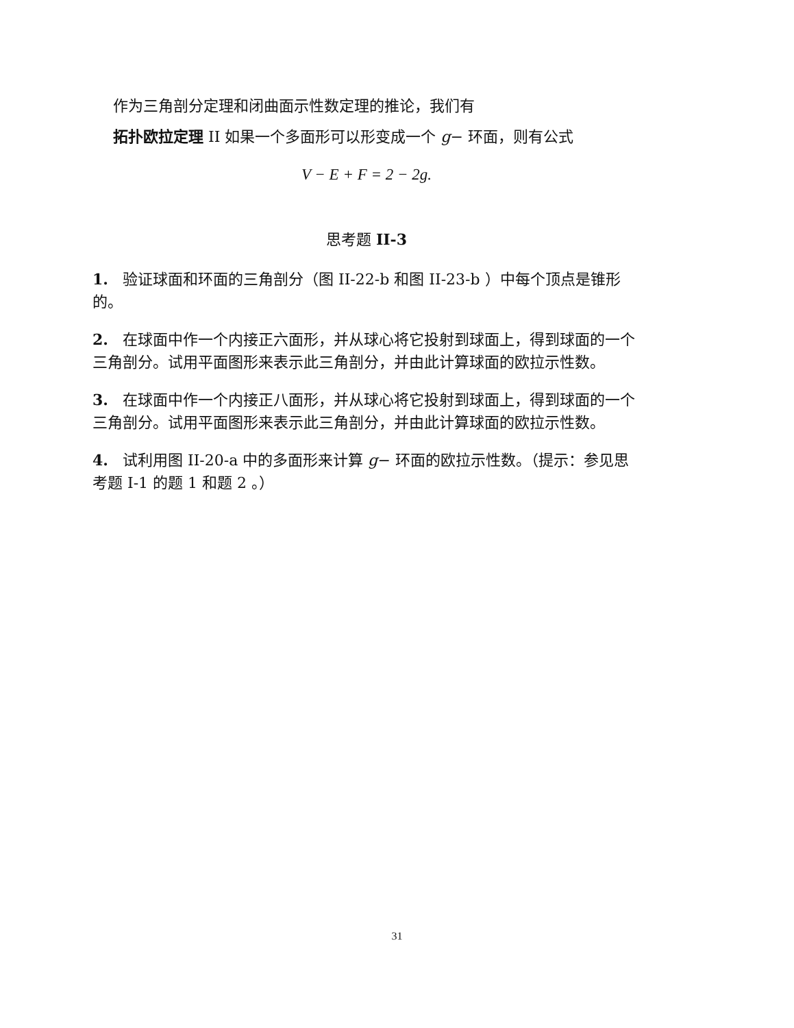作为三角剖分定理和闭曲面示性数定理的推论，我们有
拓扑欧拉定理 II 如果一个多面形可以形变成一个 g− 环面，则有公式
V − E + F = 2 − 2g.
思考题 II-3
1. 验证球面和环面的三角剖分（图 II-22-b 和图 II-23-b ）中每个顶点是锥形的。
2. 在球面中作一个内接正六面形，并从球心将它投射到球面上，得到球面的一个三角剖分。试用平面图形来表示此三角剖分，并由此计算球面的欧拉示性数。
3. 在球面中作一个内接正八面形，并从球心将它投射到球面上，得到球面的一个三角剖分。试用平面图形来表示此三角剖分，并由此计算球面的欧拉示性数。
4. 试利用图 II-20-a 中的多面形来计算 g− 环面的欧拉示性数。（提示：参见思考题 I-1 的题 1 和题 2 。）
31